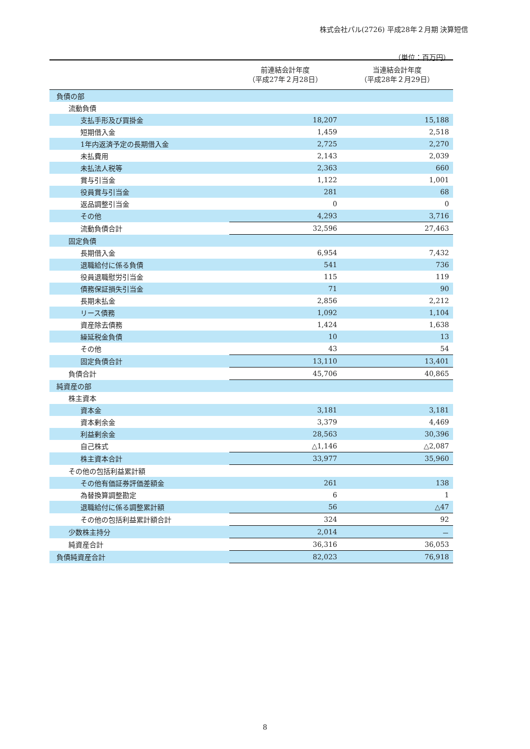株式会社パル(2726) 平成28年２月期 決算短信
（単位：百万円）
| | 前連結会計年度 （平成27年２月28日） | 当連結会計年度 （平成28年２月29日） |
| --- | --- | --- |
| 負債の部 | | |
| 流動負債 | | |
| 支払手形及び買掛金 | 18,207 | 15,188 |
| 短期借入金 | 1,459 | 2,518 |
| 1年内返済予定の長期借入金 | 2,725 | 2,270 |
| 未払費用 | 2,143 | 2,039 |
| 未払法人税等 | 2,363 | 660 |
| 賞与引当金 | 1,122 | 1,001 |
| 役員賞与引当金 | 281 | 68 |
| 返品調整引当金 | 0 | 0 |
| その他 | 4,293 | 3,716 |
| 流動負債合計 | 32,596 | 27,463 |
| 固定負債 | | |
| 長期借入金 | 6,954 | 7,432 |
| 退職給付に係る負債 | 541 | 736 |
| 役員退職慰労引当金 | 115 | 119 |
| 債務保証損失引当金 | 71 | 90 |
| 長期未払金 | 2,856 | 2,212 |
| リース債務 | 1,092 | 1,104 |
| 資産除去債務 | 1,424 | 1,638 |
| 繰延税金負債 | 10 | 13 |
| その他 | 43 | 54 |
| 固定負債合計 | 13,110 | 13,401 |
| 負債合計 | 45,706 | 40,865 |
| 純資産の部 | | |
| 株主資本 | | |
| 資本金 | 3,181 | 3,181 |
| 資本剰余金 | 3,379 | 4,469 |
| 利益剰余金 | 28,563 | 30,396 |
| 自己株式 | △1,146 | △2,087 |
| 株主資本合計 | 33,977 | 35,960 |
| その他の包括利益累計額 | | |
| その他有価証券評価差額金 | 261 | 138 |
| 為替換算調整勘定 | 6 | 1 |
| 退職給付に係る調整累計額 | 56 | △47 |
| その他の包括利益累計額合計 | 324 | 92 |
| 少数株主持分 | 2,014 | － |
| 純資産合計 | 36,316 | 36,053 |
| 負債純資産合計 | 82,023 | 76,918 |
8